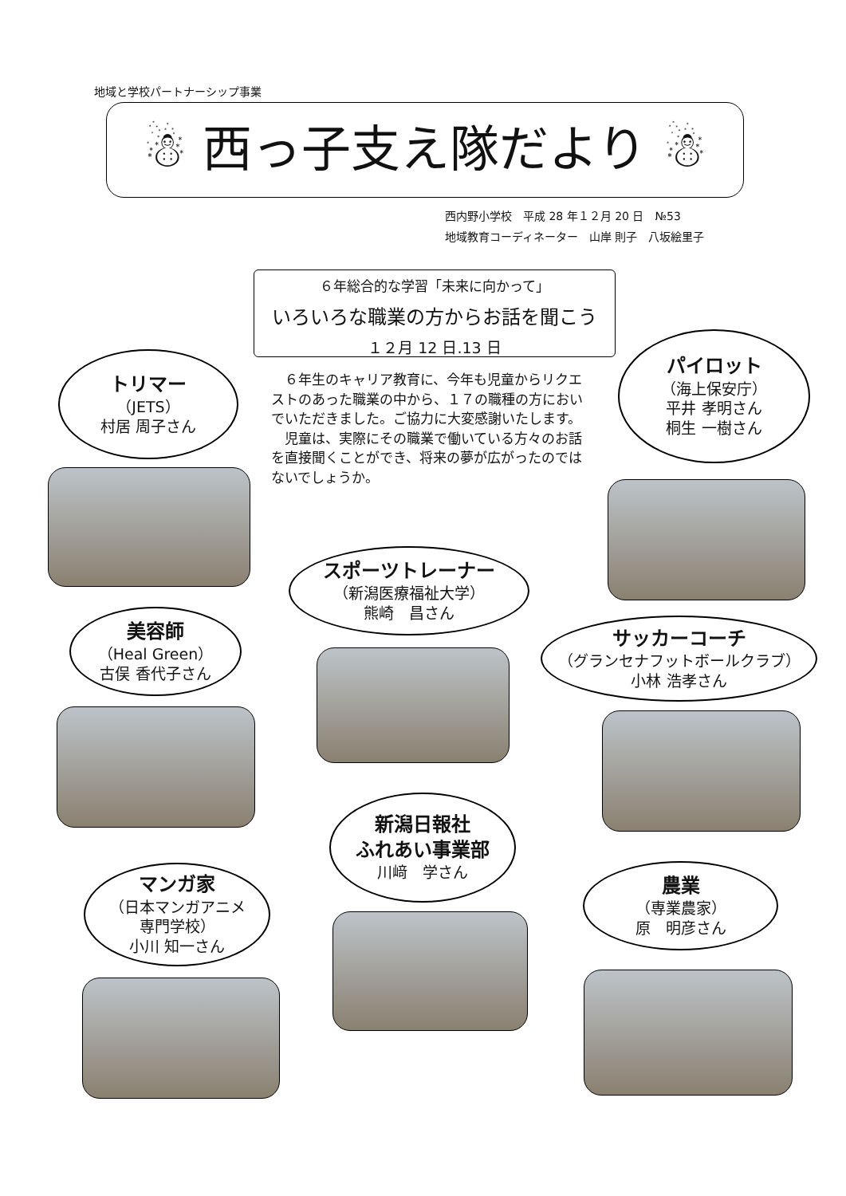地域と学校パートナーシップ事業
☃ 西っ子支え隊だより ☃
西内野小学校　平成 28 年１２月 20 日　№53
地域教育コーディネーター　山岸 則子　八坂絵里子
６年総合的な学習「未来に向かって」
いろいろな職業の方からお話を聞こう
１２月 12 日.13 日
　６年生のキャリア教育に、今年も児童からリクエストのあった職業の中から、１７の職種の方においでいただきました。ご協力に大変感謝いたします。
　児童は、実際にその職業で働いている方々のお話を直接聞くことができ、将来の夢が広がったのではないでしょうか。
トリマー
（JETS）
村居 周子さん
パイロット
（海上保安庁）
平井 孝明さん
桐生 一樹さん
スポーツトレーナー
（新潟医療福祉大学）
熊崎　昌さん
美容師
（Heal Green）
古俣 香代子さん
サッカーコーチ
（グランセナフットボールクラブ）
小林 浩孝さん
新潟日報社
ふれあい事業部
川﨑　学さん
マンガ家
（日本マンガアニメ
専門学校）
小川 知一さん
農業
（専業農家）
原　明彦さん